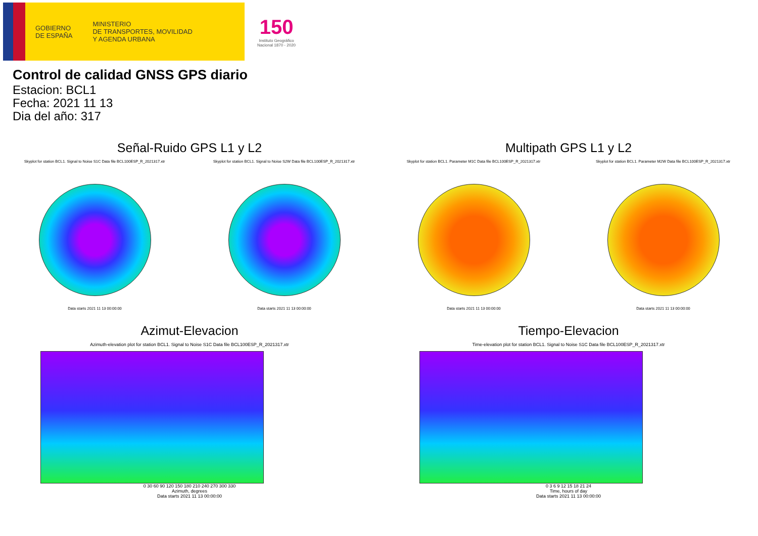GOBIERNO
DE ESPAÑA
MINISTERIO
DE TRANSPORTES, MOVILIDAD
Y AGENDA URBANA
150
Instituto Geográfico
Nacional 1870 - 2020
Control de calidad GNSS GPS diario
Estacion: BCL1
Fecha: 2021 11 13
Dia del año: 317
Señal-Ruido GPS L1 y L2
Skyplot for station BCL1. Signal to Noise S1C Data file BCL100ESP_R_2021317.xtr Skyplot for station BCL1. Signal to Noise S2W Data file BCL100ESP_R_2021317.xtr
Data starts 2021 11 13 00:00:00
Data starts 2021 11 13 00:00:00
Multipath GPS L1 y L2
Skyplot for station BCL1. Parameter M1C Data file BCL100ESP_R_2021317.xtr Skyplot for station BCL1. Parameter M2W Data file BCL100ESP_R_2021317.xtr
Data starts 2021 11 13 00:00:00
Data starts 2021 11 13 00:00:00
Azimut-Elevacion
Azimuth-elevation plot for station BCL1. Signal to Noise S1C Data file BCL100ESP_R_2021317.xtr
0 30 60 90 120 150 180 210 240 270 300 330
Azimuth, degrees
Data starts 2021 11 13 00:00:00
Tiempo-Elevacion
Time-elevation plot for station BCL1. Signal to Noise S1C Data file BCL100ESP_R_2021317.xtr
0 3 6 9 12 15 18 21 24
Time, hours of day
Data starts 2021 11 13 00:00:00